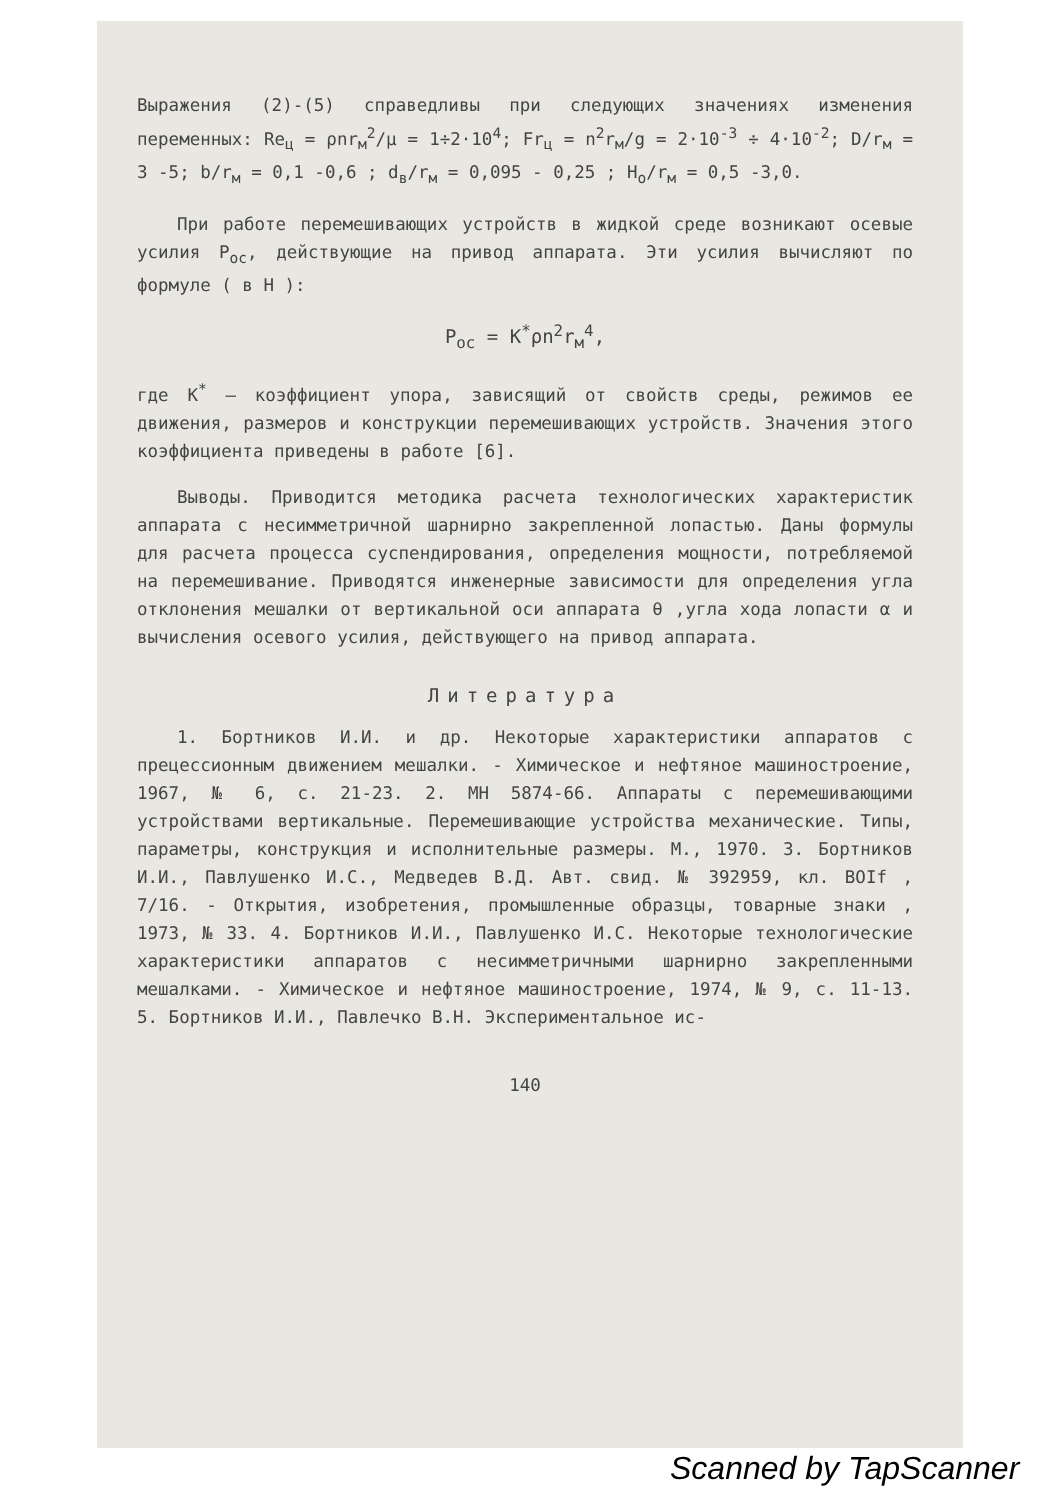Выражения (2)-(5) справедливы при следующих значениях изменения переменных: Re<sub>ц</sub> = ρnr<sub>м</sub><sup>2</sup>/μ = 1÷2·10<sup>4</sup>; Fr<sub>ц</sub> = n<sup>2</sup>r<sub>м</sub>/g = 2·10<sup>-3</sup> ÷ 4·10<sup>-2</sup>; D/r<sub>м</sub> = 3 -5; b/r<sub>м</sub> = 0,1 -0,6 ; d<sub>в</sub>/r<sub>м</sub> = 0,095 - 0,25 ; H<sub>o</sub>/r<sub>м</sub> = 0,5 -3,0.
При работе перемешивающих устройств в жидкой среде возникают осевые усилия P<sub>ос</sub>, действующие на привод аппарата. Эти усилия вычисляют по формуле ( в Н ):
P<sub>ос</sub> = K<sup>*</sup>ρn<sup>2</sup>r<sub>м</sub><sup>4</sup>,
где K<sup>*</sup> — коэффициент упора, зависящий от свойств среды, режимов ее движения, размеров и конструкции перемешивающих устройств. Значения этого коэффициента приведены в работе [6].
Выводы. Приводится методика расчета технологических характеристик аппарата с несимметричной шарнирно закрепленной лопастью. Даны формулы для расчета процесса суспендирования, определения мощности, потребляемой на перемешивание. Приводятся инженерные зависимости для определения угла отклонения мешалки от вертикальной оси аппарата θ ,угла хода лопасти α и вычисления осевого усилия, действующего на привод аппарата.
Литература
1. Бортников И.И. и др. Некоторые характеристики аппаратов с прецессионным движением мешалки. - Химическое и нефтяное машиностроение, 1967, № 6, с. 21-23. 2. МН 5874-66. Аппараты с перемешивающими устройствами вертикальные. Перемешивающие устройства механические. Типы, параметры, конструкция и исполнительные размеры. М., 1970. 3. Бортников И.И., Павлушенко И.С., Медведев В.Д. Авт. свид. № 392959, кл. BOIf , 7/16. - Открытия, изобретения, промышленные образцы, товарные знаки , 1973, № 33. 4. Бортников И.И., Павлушенко И.С. Некоторые технологические характеристики аппаратов с несимметричными шарнирно закрепленными мешалками. - Химическое и нефтяное машиностроение, 1974, № 9, с. 11-13. 5. Бортников И.И., Павлечко В.Н. Экспериментальное ис-
140
Scanned by TapScanner